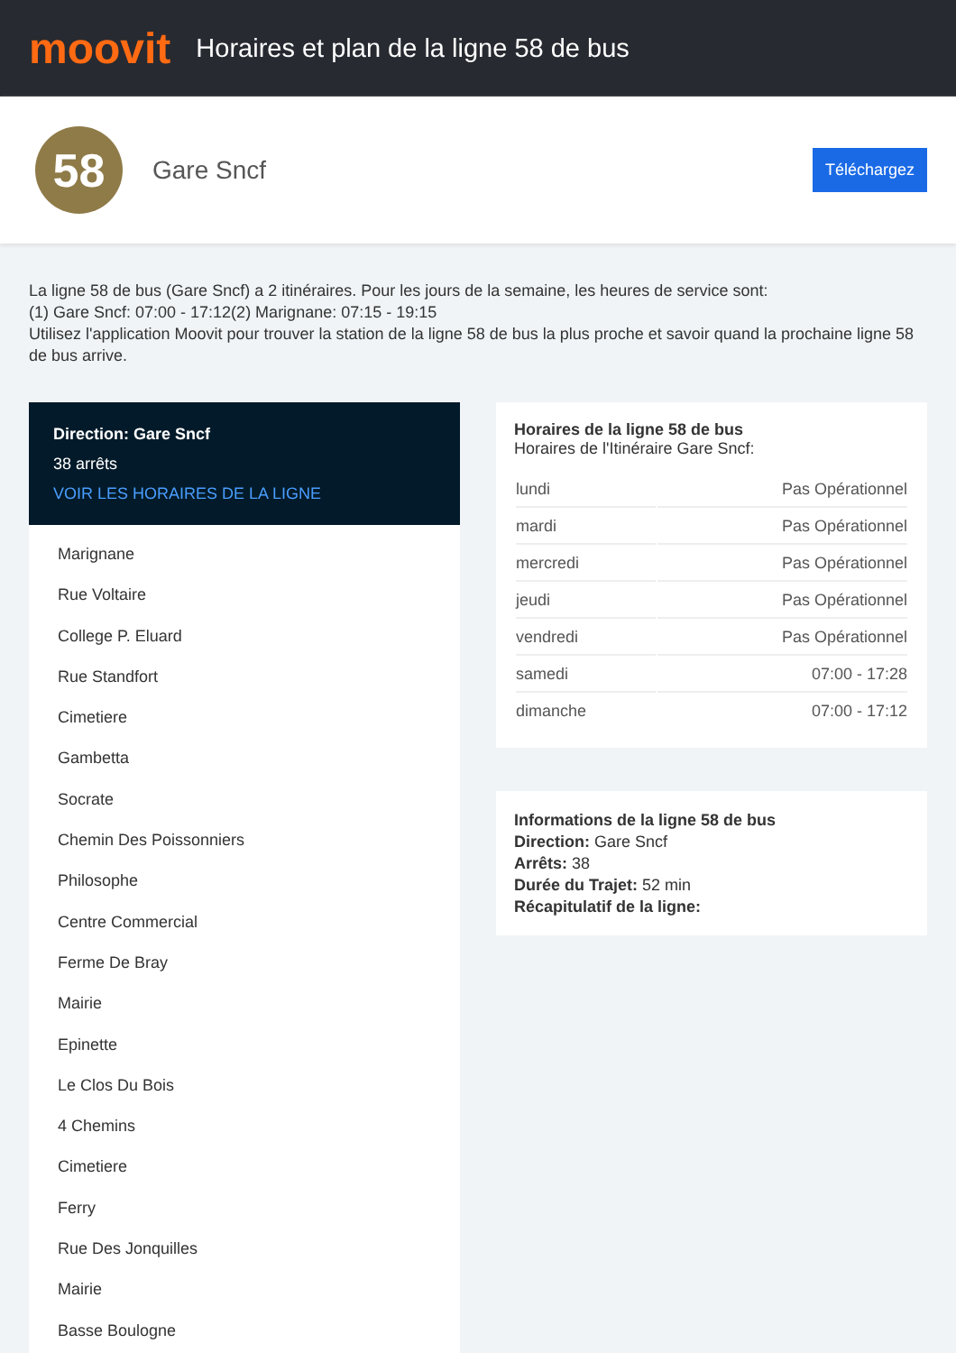moovit
Horaires et plan de la ligne 58 de bus
58
Gare Sncf
Téléchargez
La ligne 58 de bus (Gare Sncf) a 2 itinéraires. Pour les jours de la semaine, les heures de service sont:
(1) Gare Sncf: 07:00 - 17:12(2) Marignane: 07:15 - 19:15
Utilisez l'application Moovit pour trouver la station de la ligne 58 de bus la plus proche et savoir quand la prochaine ligne 58 de bus arrive.
Direction: Gare Sncf
38 arrêts
VOIR LES HORAIRES DE LA LIGNE
Marignane
Rue Voltaire
College P. Eluard
Rue Standfort
Cimetiere
Gambetta
Socrate
Chemin Des Poissonniers
Philosophe
Centre Commercial
Ferme De Bray
Mairie
Epinette
Le Clos Du Bois
4 Chemins
Cimetiere
Ferry
Rue Des Jonquilles
Mairie
Basse Boulogne
Horaires de la ligne 58 de bus
Horaires de l'Itinéraire Gare Sncf:
| lundi | Pas Opérationnel |
| mardi | Pas Opérationnel |
| mercredi | Pas Opérationnel |
| jeudi | Pas Opérationnel |
| vendredi | Pas Opérationnel |
| samedi | 07:00 - 17:28 |
| dimanche | 07:00 - 17:12 |
Informations de la ligne 58 de bus
Direction: Gare Sncf
Arrêts: 38
Durée du Trajet: 52 min
Récapitulatif de la ligne: